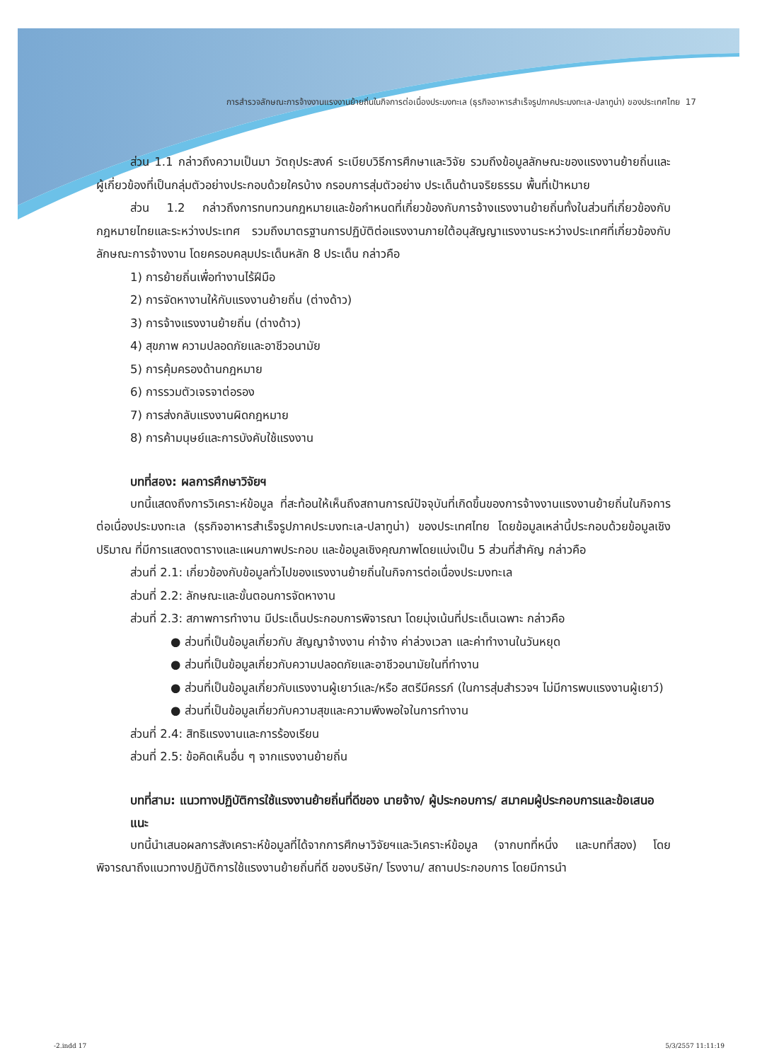การสำรวจลักษณะการจ้างงานแรงงานย้ายถิ่นในกิจการต่อเนื่องประมงทะเล (ธุรกิจอาหารสำเร็จรูปภาคประมงทะเล-ปลาทูน่า) ของประเทศไทย 17
ส่วน 1.1 กล่าวถึงความเป็นมา วัตถุประสงค์ ระเบียบวิธีการศึกษาและวิจัย รวมถึงข้อมูลลักษณะของแรงงานย้ายถิ่นและผู้เกี่ยวข้องที่เป็นกลุ่มตัวอย่างประกอบด้วยใครบ้าง กรอบการสุ่มตัวอย่าง ประเด็นด้านจริยธรรม พื้นที่เป้าหมาย
ส่วน 1.2 กล่าวถึงการทบทวนกฎหมายและข้อกำหนดที่เกี่ยวข้องกับการจ้างแรงงานย้ายถิ่นทั้งในส่วนที่เกี่ยวข้องกับกฎหมายไทยและระหว่างประเทศ รวมถึงมาตรฐานการปฏิบัติต่อแรงงานภายใต้อนุสัญญาแรงงานระหว่างประเทศที่เกี่ยวข้องกับลักษณะการจ้างงาน โดยครอบคลุมประเด็นหลัก 8 ประเด็น กล่าวคือ
1) การย้ายถิ่นเพื่อทำงานไร้ฝีมือ
2) การจัดหางานให้กับแรงงานย้ายถิ่น (ต่างด้าว)
3) การจ้างแรงงานย้ายถิ่น (ต่างด้าว)
4) สุขภาพ ความปลอดภัยและอาชีวอนามัย
5) การคุ้มครองด้านกฎหมาย
6) การรวมตัวเจรจาต่อรอง
7) การส่งกลับแรงงานผิดกฎหมาย
8) การค้ามนุษย์และการบังคับใช้แรงงาน
บทที่สอง: ผลการศึกษาวิจัยฯ
บทนี้แสดงถึงการวิเคราะห์ข้อมูล ที่สะท้อนให้เห็นถึงสถานการณ์ปัจจุบันที่เกิดขึ้นของการจ้างงานแรงงานย้ายถิ่นในกิจการต่อเนื่องประมงทะเล (ธุรกิจอาหารสำเร็จรูปภาคประมงทะเล-ปลาทูน่า) ของประเทศไทย โดยข้อมูลเหล่านี้ประกอบด้วยข้อมูลเชิงปริมาณ ที่มีการแสดงตารางและแผนภาพประกอบ และข้อมูลเชิงคุณภาพโดยแบ่งเป็น 5 ส่วนที่สำคัญ กล่าวคือ
ส่วนที่ 2.1: เกี่ยวข้องกับข้อมูลทั่วไปของแรงงานย้ายถิ่นในกิจการต่อเนื่องประมงทะเล
ส่วนที่ 2.2: ลักษณะและขั้นตอนการจัดหางาน
ส่วนที่ 2.3: สภาพการทำงาน มีประเด็นประกอบการพิจารณา โดยมุ่งเน้นที่ประเด็นเฉพาะ กล่าวคือ
● ส่วนที่เป็นข้อมูลเกี่ยวกับ สัญญาจ้างงาน ค่าจ้าง ค่าล่วงเวลา และค่าทำงานในวันหยุด
● ส่วนที่เป็นข้อมูลเกี่ยวกับความปลอดภัยและอาชีวอนามัยในที่ทำงาน
● ส่วนที่เป็นข้อมูลเกี่ยวกับแรงงานผู้เยาว์และ/หรือ สตรีมีครรภ์ (ในการสุ่มสำรวจฯ ไม่มีการพบแรงงานผู้เยาว์)
● ส่วนที่เป็นข้อมูลเกี่ยวกับความสุขและความพึงพอใจในการทำงาน
ส่วนที่ 2.4: สิทธิแรงงานและการร้องเรียน
ส่วนที่ 2.5: ข้อคิดเห็นอื่น ๆ จากแรงงานย้ายถิ่น
บทที่สาม: แนวทางปฏิบัติการใช้แรงงานย้ายถิ่นที่ดีของ นายจ้าง/ ผู้ประกอบการ/ สมาคมผู้ประกอบการและข้อเสนอแนะ
บทนี้นำเสนอผลการสังเคราะห์ข้อมูลที่ได้จากการศึกษาวิจัยฯและวิเคราะห์ข้อมูล (จากบทที่หนึ่ง และบทที่สอง) โดยพิจารณาถึงแนวทางปฏิบัติการใช้แรงงานย้ายถิ่นที่ดี ของบริษัท/ โรงงาน/ สถานประกอบการ โดยมีการนำ
-2.indd 17 5/3/2557 11:11:19